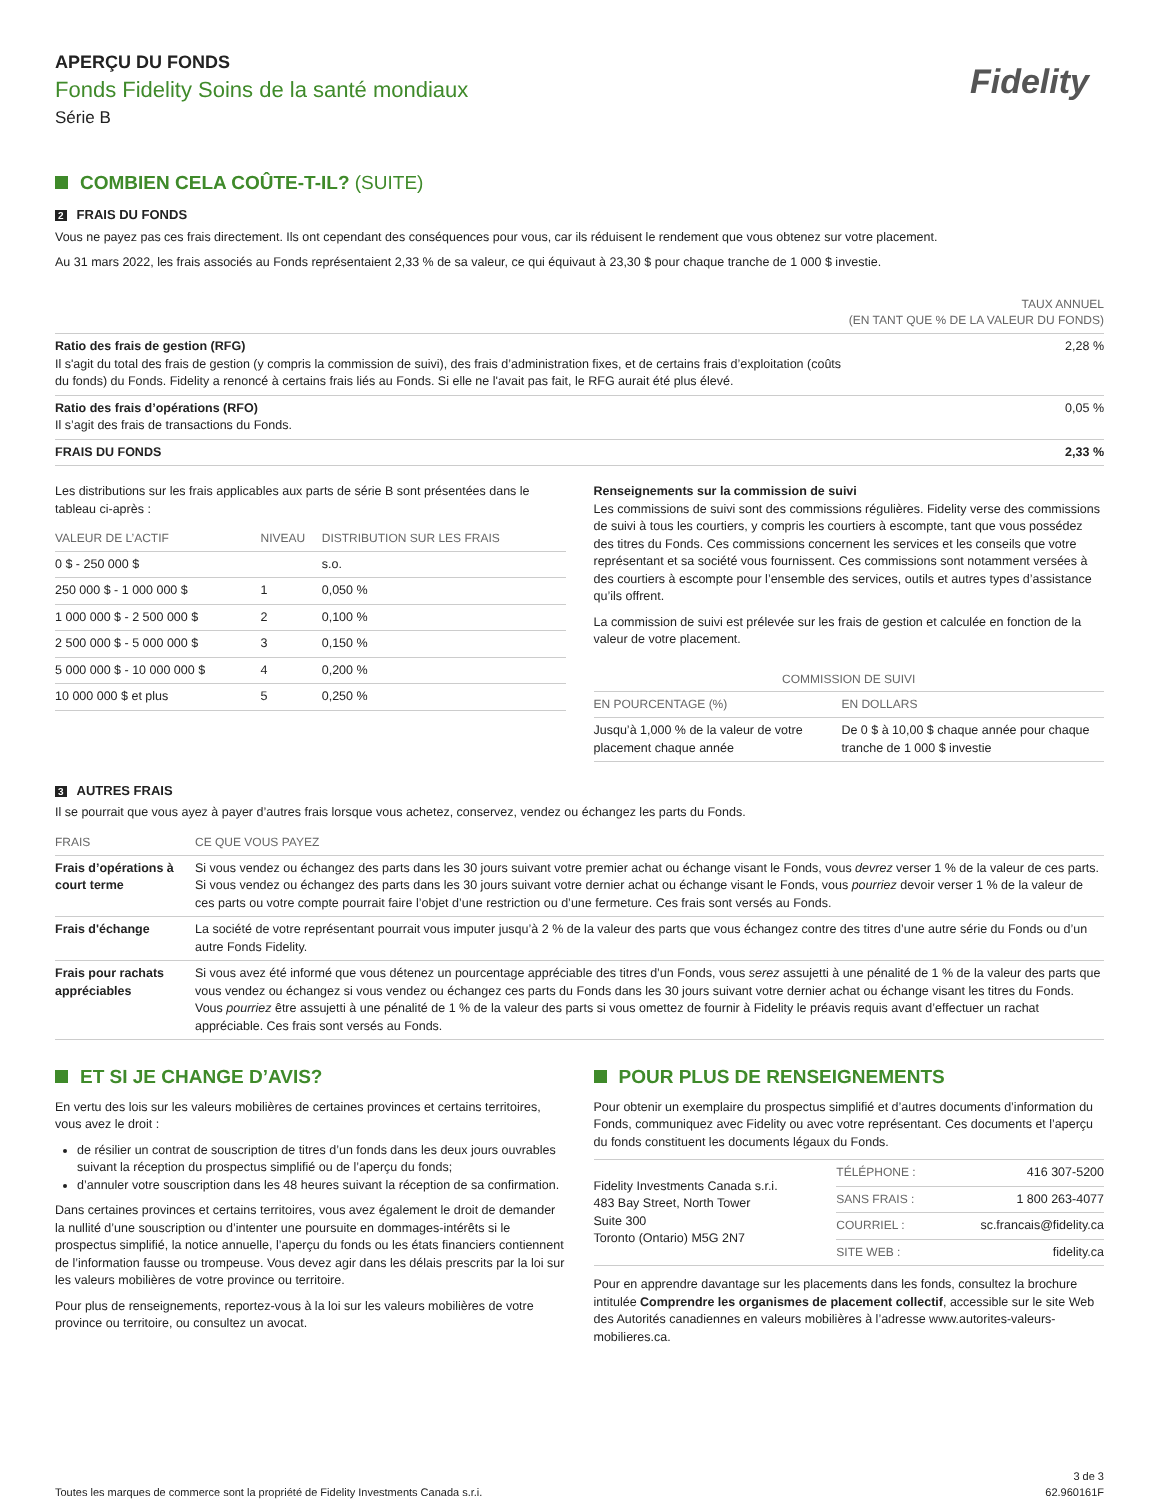Fidelity
APERÇU DU FONDS
Fonds Fidelity Soins de la santé mondiaux
Série B
COMBIEN CELA COÛTE-T-IL? (SUITE)
2 FRAIS DU FONDS
Vous ne payez pas ces frais directement. Ils ont cependant des conséquences pour vous, car ils réduisent le rendement que vous obtenez sur votre placement.
Au 31 mars 2022, les frais associés au Fonds représentaient 2,33 % de sa valeur, ce qui équivaut à 23,30 $ pour chaque tranche de 1 000 $ investie.
| | TAUX ANNUEL (EN TANT QUE % DE LA VALEUR DU FONDS) |
| --- | --- |
| Ratio des frais de gestion (RFG) Il s'agit du total des frais de gestion (y compris la commission de suivi), des frais d’administration fixes, et de certains frais d’exploitation (coûts du fonds) du Fonds. Fidelity a renoncé à certains frais liés au Fonds. Si elle ne l'avait pas fait, le RFG aurait été plus élevé. | 2,28 % |
| Ratio des frais d’opérations (RFO) Il s’agit des frais de transactions du Fonds. | 0,05 % |
| FRAIS DU FONDS | 2,33 % |
Les distributions sur les frais applicables aux parts de série B sont présentées dans le tableau ci-après :
| VALEUR DE L’ACTIF | NIVEAU | DISTRIBUTION SUR LES FRAIS |
| --- | --- | --- |
| 0 $ - 250 000 $ | | s.o. |
| 250 000 $ - 1 000 000 $ | 1 | 0,050 % |
| 1 000 000 $ - 2 500 000 $ | 2 | 0,100 % |
| 2 500 000 $ - 5 000 000 $ | 3 | 0,150 % |
| 5 000 000 $ - 10 000 000 $ | 4 | 0,200 % |
| 10 000 000 $ et plus | 5 | 0,250 % |
Renseignements sur la commission de suivi
Les commissions de suivi sont des commissions régulières. Fidelity verse des commissions de suivi à tous les courtiers, y compris les courtiers à escompte, tant que vous possédez des titres du Fonds. Ces commissions concernent les services et les conseils que votre représentant et sa société vous fournissent. Ces commissions sont notamment versées à des courtiers à escompte pour l’ensemble des services, outils et autres types d’assistance qu’ils offrent.
La commission de suivi est prélevée sur les frais de gestion et calculée en fonction de la valeur de votre placement.
| COMMISSION DE SUIVI | |
| --- | --- |
| EN POURCENTAGE (%) | EN DOLLARS |
| Jusqu’à 1,000 % de la valeur de votre placement chaque année | De 0 $ à 10,00 $ chaque année pour chaque tranche de 1 000 $ investie |
3 AUTRES FRAIS
Il se pourrait que vous ayez à payer d’autres frais lorsque vous achetez, conservez, vendez ou échangez les parts du Fonds.
| FRAIS | CE QUE VOUS PAYEZ |
| --- | --- |
| Frais d’opérations à court terme | Si vous vendez ou échangez des parts dans les 30 jours suivant votre premier achat ou échange visant le Fonds, vous devrez verser 1 % de la valeur de ces parts. Si vous vendez ou échangez des parts dans les 30 jours suivant votre dernier achat ou échange visant le Fonds, vous pourriez devoir verser 1 % de la valeur de ces parts ou votre compte pourrait faire l’objet d’une restriction ou d’une fermeture. Ces frais sont versés au Fonds. |
| Frais d'échange | La société de votre représentant pourrait vous imputer jusqu’à 2 % de la valeur des parts que vous échangez contre des titres d’une autre série du Fonds ou d’un autre Fonds Fidelity. |
| Frais pour rachats appréciables | Si vous avez été informé que vous détenez un pourcentage appréciable des titres d’un Fonds, vous serez assujetti à une pénalité de 1 % de la valeur des parts que vous vendez ou échangez si vous vendez ou échangez ces parts du Fonds dans les 30 jours suivant votre dernier achat ou échange visant les titres du Fonds. Vous pourriez être assujetti à une pénalité de 1 % de la valeur des parts si vous omettez de fournir à Fidelity le préavis requis avant d’effectuer un rachat appréciable. Ces frais sont versés au Fonds. |
ET SI JE CHANGE D’AVIS?
En vertu des lois sur les valeurs mobilières de certaines provinces et certains territoires, vous avez le droit :
de résilier un contrat de souscription de titres d’un fonds dans les deux jours ouvrables suivant la réception du prospectus simplifié ou de l’aperçu du fonds;
d’annuler votre souscription dans les 48 heures suivant la réception de sa confirmation.
Dans certaines provinces et certains territoires, vous avez également le droit de demander la nullité d’une souscription ou d’intenter une poursuite en dommages-intérêts si le prospectus simplifié, la notice annuelle, l’aperçu du fonds ou les états financiers contiennent de l’information fausse ou trompeuse. Vous devez agir dans les délais prescrits par la loi sur les valeurs mobilières de votre province ou territoire.
Pour plus de renseignements, reportez-vous à la loi sur les valeurs mobilières de votre province ou territoire, ou consultez un avocat.
POUR PLUS DE RENSEIGNEMENTS
Pour obtenir un exemplaire du prospectus simplifié et d’autres documents d’information du Fonds, communiquez avec Fidelity ou avec votre représentant. Ces documents et l’aperçu du fonds constituent les documents légaux du Fonds.
| Fidelity Investments Canada s.r.i. 483 Bay Street, North Tower Suite 300 Toronto (Ontario) M5G 2N7 | TÉLÉPHONE : | 416 307-5200 |
| | SANS FRAIS : | 1 800 263-4077 |
| | COURRIEL : | sc.francais@fidelity.ca |
| | SITE WEB : | fidelity.ca |
Pour en apprendre davantage sur les placements dans les fonds, consultez la brochure intitulée Comprendre les organismes de placement collectif, accessible sur le site Web des Autorités canadiennes en valeurs mobilières à l’adresse www.autorites-valeurs-mobilieres.ca.
Toutes les marques de commerce sont la propriété de Fidelity Investments Canada s.r.i. 3 de 3
62.960161F